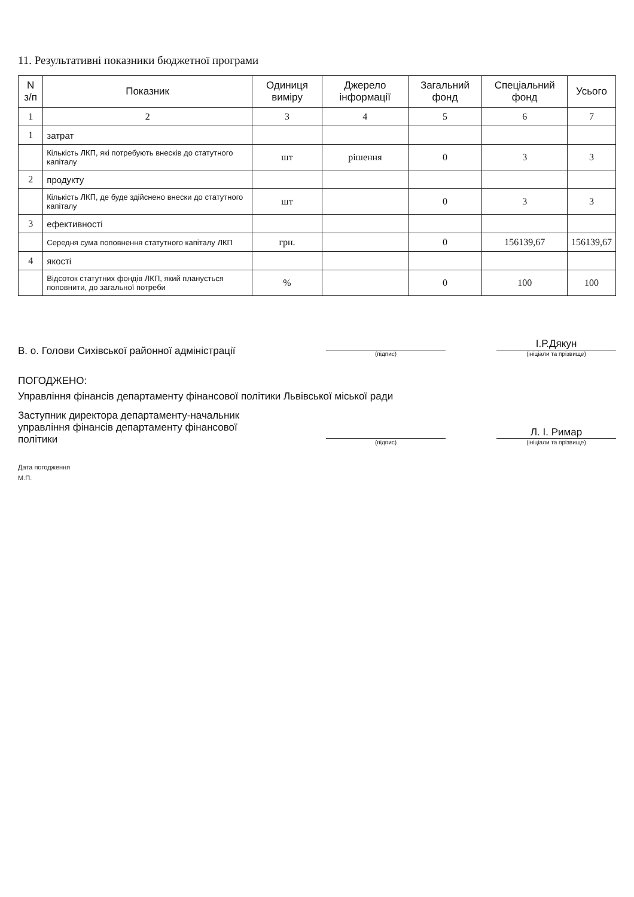11. Результативні показники бюджетної програми
| N з/п | Показник | Одиниця виміру | Джерело інформації | Загальний фонд | Спеціальний фонд | Усього |
| --- | --- | --- | --- | --- | --- | --- |
| 1 | 2 | 3 | 4 | 5 | 6 | 7 |
| 1 | затрат | | | | | |
| | Кількість ЛКП, які потребують внесків до статутного капіталу | шт | рішення | 0 | 3 | 3 |
| 2 | продукту | | | | | |
| | Кількість ЛКП, де буде здійснено внески до статутного капіталу | шт | | 0 | 3 | 3 |
| 3 | ефективності | | | | | |
| | Середня сума поповнення статутного капіталу ЛКП | грн. | | 0 | 156139,67 | 156139,67 |
| 4 | якості | | | | | |
| | Відсоток статутних фондів ЛКП, який планується поповнити, до загальної потреби | % | | 0 | 100 | 100 |
В. о. Голови Сихівської районної адміністрації
(підпис)
І.Р.Дякун
(ініціали та прізвище)
ПОГОДЖЕНО:
Управління фінансів департаменту фінансової політики Львівської міської ради
Заступник директора департаменту-начальник управління фінансів департаменту фінансової політики
(підпис)
Л. І. Римар
(ініціали та прізвище)
Дата погодження
М.П.